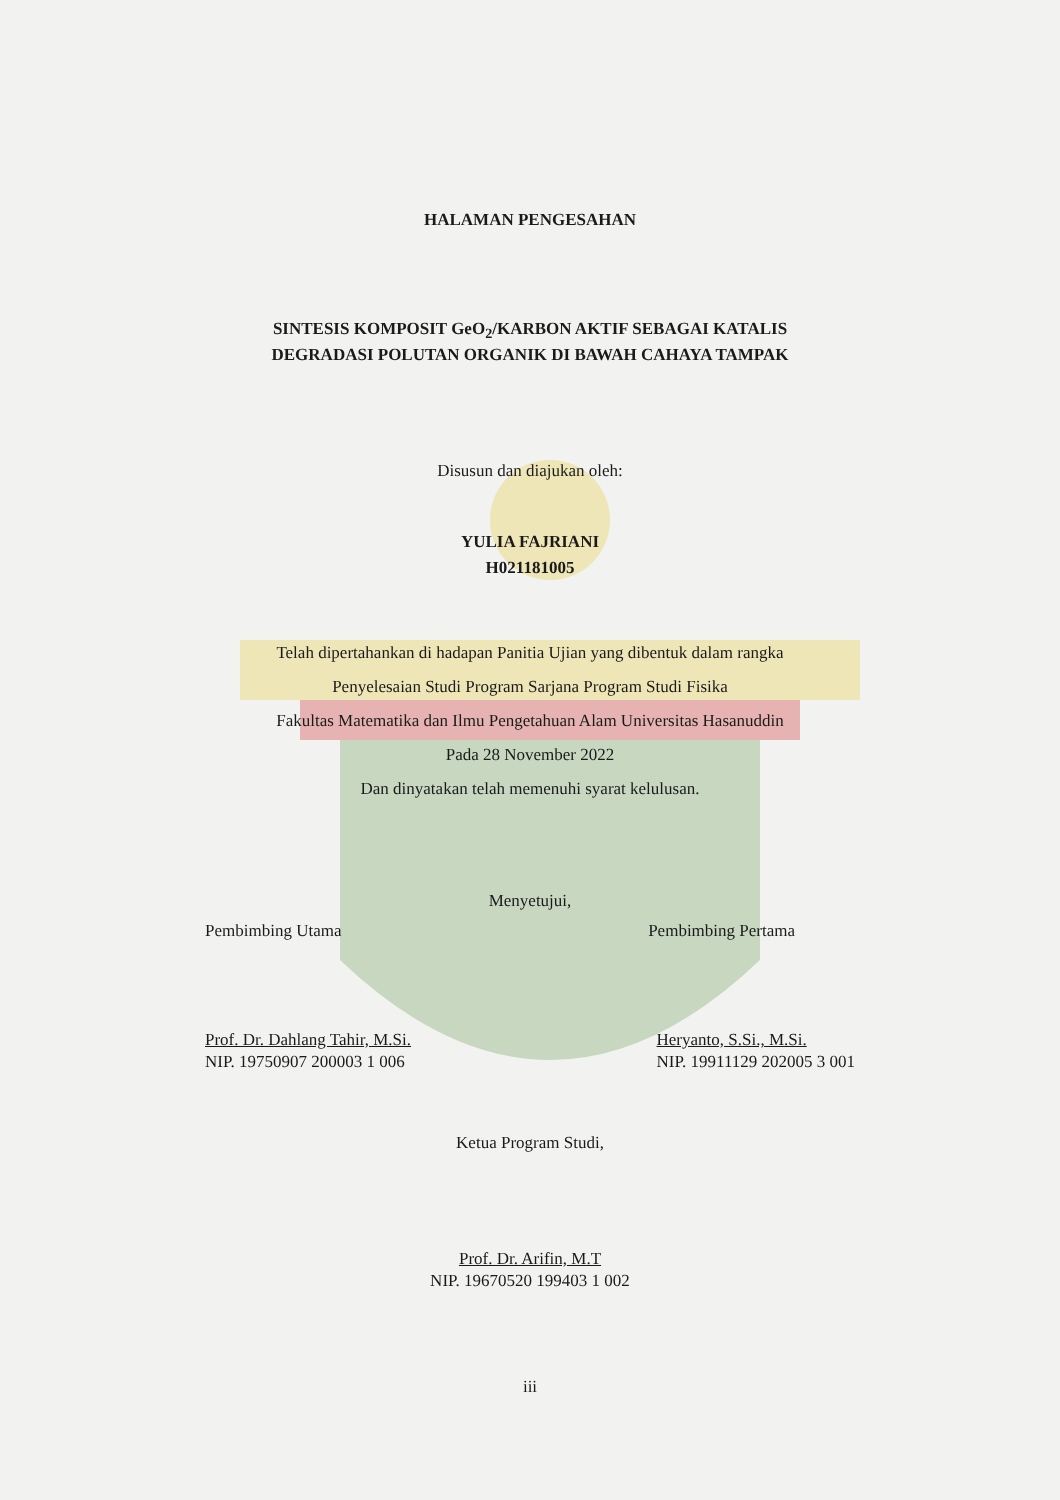HALAMAN PENGESAHAN
SINTESIS KOMPOSIT GeO<sub>2</sub>/KARBON AKTIF SEBAGAI KATALIS
DEGRADASI POLUTAN ORGANIK DI BAWAH CAHAYA TAMPAK
Disusun dan diajukan oleh:
YULIA FAJRIANI
H021181005
Telah dipertahankan di hadapan Panitia Ujian yang dibentuk dalam rangka
Penyelesaian Studi Program Sarjana Program Studi Fisika
Fakultas Matematika dan Ilmu Pengetahuan Alam Universitas Hasanuddin
Pada 28 November 2022
Dan dinyatakan telah memenuhi syarat kelulusan.
Menyetujui,
Pembimbing Utama Pembimbing Pertama
Prof. Dr. Dahlang Tahir, M.Si.
NIP. 19750907 200003 1 006
Heryanto, S.Si., M.Si.
NIP. 19911129 202005 3 001
Ketua Program Studi,
Prof. Dr. Arifin, M.T
NIP. 19670520 199403 1 002
iii